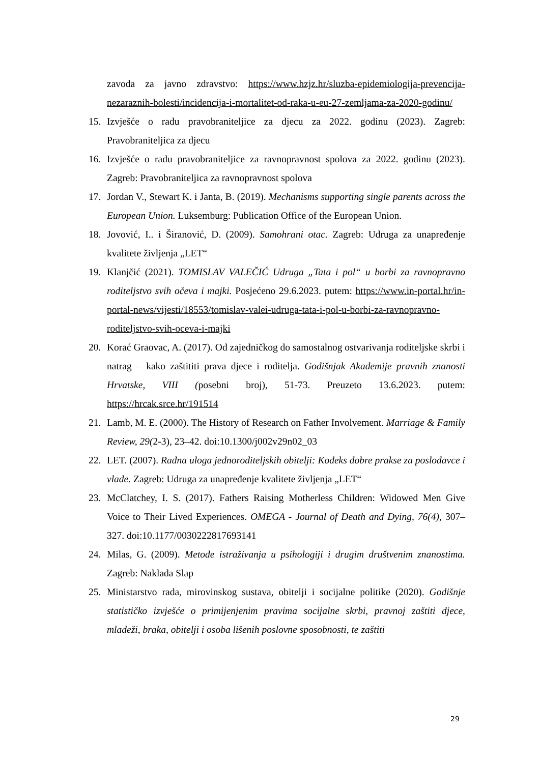zavoda za javno zdravstvo: https://www.hzjz.hr/sluzba-epidemiologija-prevencija-nezaraznih-bolesti/incidencija-i-mortalitet-od-raka-u-eu-27-zemljama-za-2020-godinu/
15. Izvješće o radu pravobraniteljice za djecu za 2022. godinu (2023). Zagreb: Pravobraniteljica za djecu
16. Izvješće o radu pravobraniteljice za ravnopravnost spolova za 2022. godinu (2023). Zagreb: Pravobraniteljica za ravnopravnost spolova
17. Jordan V., Stewart K. i Janta, B. (2019). Mechanisms supporting single parents across the European Union. Luksemburg: Publication Office of the European Union.
18. Jovović, I.. i Širanović, D. (2009). Samohrani otac. Zagreb: Udruga za unapređenje kvalitete življenja „LET“
19. Klanjčić (2021). TOMISLAV VALEČIĆ Udruga „Tata i pol“ u borbi za ravnopravno roditeljstvo svih očeva i majki. Posjećeno 29.6.2023. putem: https://www.in-portal.hr/in-portal-news/vijesti/18553/tomislav-valei-udruga-tata-i-pol-u-borbi-za-ravnopravno-roditeljstvo-svih-oceva-i-majki
20. Korać Graovac, A. (2017). Od zajedničkog do samostalnog ostvarivanja roditeljske skrbi i natrag – kako zaštititi prava djece i roditelja. Godišnjak Akademije pravnih znanosti Hrvatske, VIII (posebni broj), 51-73. Preuzeto 13.6.2023. putem: https://hrcak.srce.hr/191514
21. Lamb, M. E. (2000). The History of Research on Father Involvement. Marriage & Family Review, 29(2-3), 23–42. doi:10.1300/j002v29n02_03
22. LET. (2007). Radna uloga jednoroditeljskih obitelji: Kodeks dobre prakse za poslodavce i vlade. Zagreb: Udruga za unapređenje kvalitete življenja „LET“
23. McClatchey, I. S. (2017). Fathers Raising Motherless Children: Widowed Men Give Voice to Their Lived Experiences. OMEGA - Journal of Death and Dying, 76(4), 307–327. doi:10.1177/0030222817693141
24. Milas, G. (2009). Metode istraživanja u psihologiji i drugim društvenim znanostima. Zagreb: Naklada Slap
25. Ministarstvo rada, mirovinskog sustava, obitelji i socijalne politike (2020). Godišnje statističko izvješće o primijenjenim pravima socijalne skrbi, pravnoj zaštiti djece, mladeži, braka, obitelji i osoba lišenih poslovne sposobnosti, te zaštiti
29